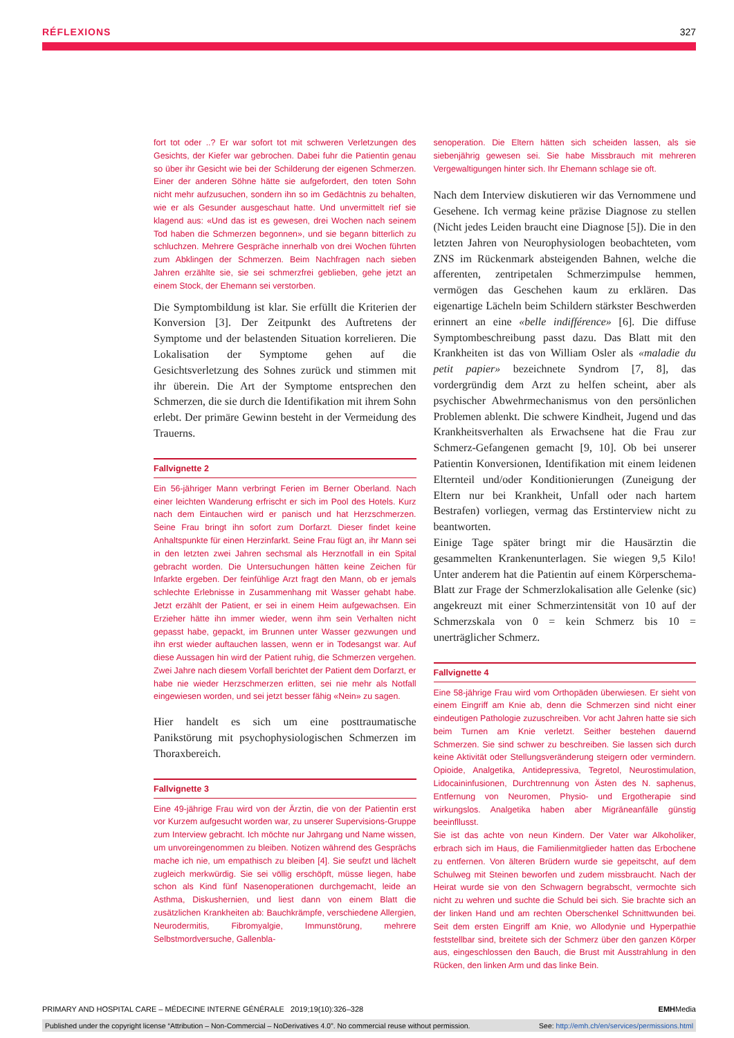RÉFLEXIONS 327
fort tot oder ..? Er war sofort tot mit schweren Verletzungen des Gesichts, der Kiefer war gebrochen. Dabei fuhr die Patientin genau so über ihr Gesicht wie bei der Schilderung der eigenen Schmerzen. Einer der anderen Söhne hätte sie aufgefordert, den toten Sohn nicht mehr aufzusuchen, sondern ihn so im Gedächtnis zu behalten, wie er als Gesunder ausgeschaut hatte. Und unvermittelt rief sie klagend aus: «Und das ist es gewesen, drei Wochen nach seinem Tod haben die Schmerzen begonnen», und sie begann bitterlich zu schluchzen. Mehrere Gespräche innerhalb von drei Wochen führten zum Abklingen der Schmerzen. Beim Nachfragen nach sieben Jahren erzählte sie, sie sei schmerzfrei geblieben, gehe jetzt an einem Stock, der Ehemann sei verstorben.
Die Symptombildung ist klar. Sie erfüllt die Kriterien der Konversion [3]. Der Zeitpunkt des Auftretens der Symptome und der belastenden Situation korrelieren. Die Lokalisation der Symptome gehen auf die Gesichtsverletzung des Sohnes zurück und stimmen mit ihr überein. Die Art der Symptome entsprechen den Schmerzen, die sie durch die Identifikation mit ihrem Sohn erlebt. Der primäre Gewinn besteht in der Vermeidung des Trauerns.
Fallvignette 2
Ein 56-jähriger Mann verbringt Ferien im Berner Oberland. Nach einer leichten Wanderung erfrischt er sich im Pool des Hotels. Kurz nach dem Eintauchen wird er panisch und hat Herzschmerzen. Seine Frau bringt ihn sofort zum Dorfarzt. Dieser findet keine Anhaltspunkte für einen Herzinfarkt. Seine Frau fügt an, ihr Mann sei in den letzten zwei Jahren sechsmal als Herznotfall in ein Spital gebracht worden. Die Untersuchungen hätten keine Zeichen für Infarkte ergeben. Der feinfühlige Arzt fragt den Mann, ob er jemals schlechte Erlebnisse in Zusammenhang mit Wasser gehabt habe. Jetzt erzählt der Patient, er sei in einem Heim aufgewachsen. Ein Erzieher hätte ihn immer wieder, wenn ihm sein Verhalten nicht gepasst habe, gepackt, im Brunnen unter Wasser gezwungen und ihn erst wieder auftauchen lassen, wenn er in Todesangst war. Auf diese Aussagen hin wird der Patient ruhig, die Schmerzen vergehen. Zwei Jahre nach diesem Vorfall berichtet der Patient dem Dorfarzt, er habe nie wieder Herzschmerzen erlitten, sei nie mehr als Notfall eingewiesen worden, und sei jetzt besser fähig «Nein» zu sagen.
Hier handelt es sich um eine posttraumatische Panikstörung mit psychophysiologischen Schmerzen im Thoraxbereich.
Fallvignette 3
Eine 49-jährige Frau wird von der Ärztin, die von der Patientin erst vor Kurzem aufgesucht worden war, zu unserer Supervisions-Gruppe zum Interview gebracht. Ich möchte nur Jahrgang und Name wissen, um unvoreingenommen zu bleiben. Notizen während des Gesprächs mache ich nie, um empathisch zu bleiben [4]. Sie seufzt und lächelt zugleich merkwürdig. Sie sei völlig erschöpft, müsse liegen, habe schon als Kind fünf Nasenoperationen durchgemacht, leide an Asthma, Diskushernien, und liest dann von einem Blatt die zusätzlichen Krankheiten ab: Bauchkrämpfe, verschiedene Allergien, Neurodermitis, Fibromyalgie, Immunstörung, mehrere Selbstmordversuche, Gallenbla-
senoperation. Die Eltern hätten sich scheiden lassen, als sie siebenjährig gewesen sei. Sie habe Missbrauch mit mehreren Vergewaltigungen hinter sich. Ihr Ehemann schlage sie oft.
Nach dem Interview diskutieren wir das Vernommene und Gesehene. Ich vermag keine präzise Diagnose zu stellen (Nicht jedes Leiden braucht eine Diagnose [5]). Die in den letzten Jahren von Neurophysiologen beobachteten, vom ZNS im Rückenmark absteigenden Bahnen, welche die afferenten, zentripetalen Schmerzimpulse hemmen, vermögen das Geschehen kaum zu erklären. Das eigenartige Lächeln beim Schildern stärkster Beschwerden erinnert an eine «belle indifférence» [6]. Die diffuse Symptombeschreibung passt dazu. Das Blatt mit den Krankheiten ist das von William Osler als «maladie du petit papier» bezeichnete Syndrom [7, 8], das vordergründig dem Arzt zu helfen scheint, aber als psychischer Abwehrmechanismus von den persönlichen Problemen ablenkt. Die schwere Kindheit, Jugend und das Krankheitsverhalten als Erwachsene hat die Frau zur Schmerz-Gefangenen gemacht [9, 10]. Ob bei unserer Patientin Konversionen, Identifikation mit einem leidenen Elternteil und/oder Konditionierungen (Zuneigung der Eltern nur bei Krankheit, Unfall oder nach hartem Bestrafen) vorliegen, vermag das Erstinterview nicht zu beantworten.
Einige Tage später bringt mir die Hausärztin die gesammelten Krankenunterlagen. Sie wiegen 9,5 Kilo! Unter anderem hat die Patientin auf einem Körperschema-Blatt zur Frage der Schmerzlokalisation alle Gelenke (sic) angekreuzt mit einer Schmerzintensität von 10 auf der Schmerzskala von 0 = kein Schmerz bis 10 = unerträglicher Schmerz.
Fallvignette 4
Eine 58-jährige Frau wird vom Orthopäden überwiesen. Er sieht von einem Eingriff am Knie ab, denn die Schmerzen sind nicht einer eindeutigen Pathologie zuzuschreiben. Vor acht Jahren hatte sie sich beim Turnen am Knie verletzt. Seither bestehen dauernd Schmerzen. Sie sind schwer zu beschreiben. Sie lassen sich durch keine Aktivität oder Stellungsveränderung steigern oder vermindern. Opioide, Analgetika, Antidepressiva, Tegretol, Neurostimulation, Lidocaininfusionen, Durchtrennung von Ästen des N. saphenus, Entfernung von Neuromen, Physio- und Ergotherapie sind wirkungslos. Analgetika haben aber Migräneanfälle günstig beeinfllusst.
Sie ist das achte von neun Kindern. Der Vater war Alkoholiker, erbrach sich im Haus, die Familienmitglieder hatten das Erbochene zu entfernen. Von älteren Brüdern wurde sie gepeitscht, auf dem Schulweg mit Steinen beworfen und zudem missbraucht. Nach der Heirat wurde sie von den Schwagern begrabscht, vermochte sich nicht zu wehren und suchte die Schuld bei sich. Sie brachte sich an der linken Hand und am rechten Oberschenkel Schnittwunden bei. Seit dem ersten Eingriff am Knie, wo Allodynie und Hyperpathie feststellbar sind, breitete sich der Schmerz über den ganzen Körper aus, eingeschlossen den Bauch, die Brust mit Ausstrahlung in den Rücken, den linken Arm und das linke Bein.
PRIMARY AND HOSPITAL CARE – MÉDECINE INTERNE GÉNÉRALE 2019;19(10):326–328 EMHMedia
Published under the copyright license “Attribution – Non-Commercial – NoDerivatives 4.0”. No commercial reuse without permission. See: http://emh.ch/en/services/permissions.html